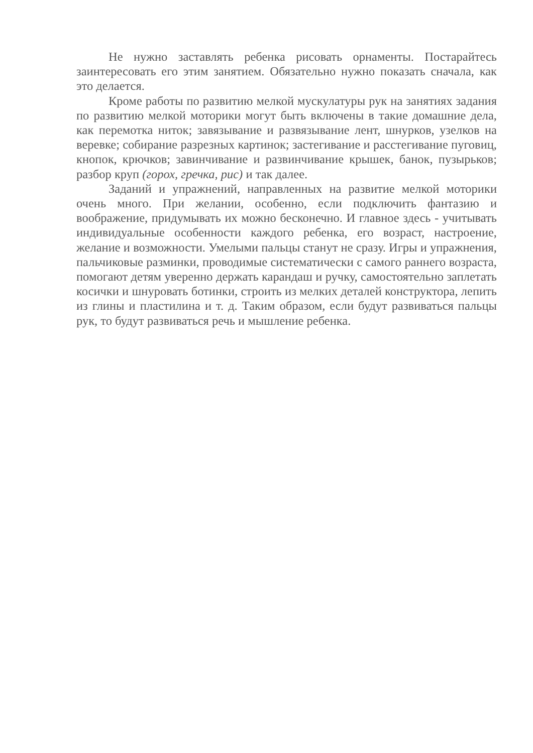Не нужно заставлять ребенка рисовать орнаменты. Постарайтесь заинтересовать его этим занятием. Обязательно нужно показать сначала, как это делается.
Кроме работы по развитию мелкой мускулатуры рук на занятиях задания по развитию мелкой моторики могут быть включены в такие домашние дела, как перемотка ниток; завязывание и развязывание лент, шнурков, узелков на веревке; собирание разрезных картинок; застегивание и расстегивание пуговиц, кнопок, крючков; завинчивание и развинчивание крышек, банок, пузырьков; разбор круп (горох, гречка, рис) и так далее.
Заданий и упражнений, направленных на развитие мелкой моторики очень много. При желании, особенно, если подключить фантазию и воображение, придумывать их можно бесконечно. И главное здесь - учитывать индивидуальные особенности каждого ребенка, его возраст, настроение, желание и возможности. Умелыми пальцы станут не сразу. Игры и упражнения, пальчиковые разминки, проводимые систематически с самого раннего возраста, помогают детям уверенно держать карандаш и ручку, самостоятельно заплетать косички и шнуровать ботинки, строить из мелких деталей конструктора, лепить из глины и пластилина и т. д. Таким образом, если будут развиваться пальцы рук, то будут развиваться речь и мышление ребенка.